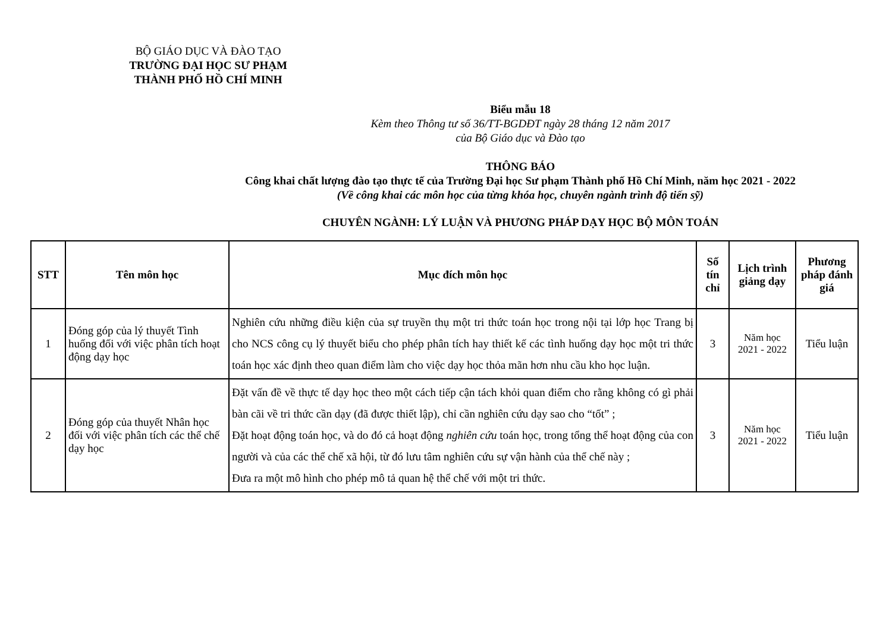BỘ GIÁO DỤC VÀ ĐÀO TẠO
TRƯỜNG ĐẠI HỌC SƯ PHẠM
THÀNH PHỐ HỒ CHÍ MINH
Biểu mẫu 18
Kèm theo Thông tư số 36/TT-BGDĐT ngày 28 tháng 12 năm 2017
của Bộ Giáo dục và Đào tạo
THÔNG BÁO
Công khai chất lượng đào tạo thực tế của Trường Đại học Sư phạm Thành phố Hồ Chí Minh, năm học 2021 - 2022
(Về công khai các môn học của từng khóa học, chuyên ngành trình độ tiến sỹ)
CHUYÊN NGÀNH: LÝ LUẬN VÀ PHƯƠNG PHÁP DẠY HỌC BỘ MÔN TOÁN
| STT | Tên môn học | Mục đích môn học | Số tín chỉ | Lịch trình giảng dạy | Phương pháp đánh giá |
| --- | --- | --- | --- | --- | --- |
| 1 | Đóng góp của lý thuyết Tình huống đối với việc phân tích hoạt động dạy học | Nghiên cứu những điều kiện của sự truyền thụ một tri thức toán học trong nội tại lớp học Trang bị cho NCS công cụ lý thuyết biểu cho phép phân tích hay thiết kế các tình huống dạy học một tri thức toán học xác định theo quan điểm làm cho việc dạy học thỏa mãn hơn nhu cầu kho học luận. | 3 | Năm học 2021 - 2022 | Tiểu luận |
| 2 | Đóng góp của thuyết Nhân học đối với việc phân tích các thể chế dạy học | Đặt vấn đề về thực tế dạy học theo một cách tiếp cận tách khỏi quan điểm cho rằng không có gì phải bàn cãi về tri thức cần dạy (đã được thiết lập), chỉ cần nghiên cứu dạy sao cho “tốt” ; Đặt hoạt động toán học, và do đó cả hoạt động nghiên cứu toán học, trong tổng thể hoạt động của con người và của các thể chế xã hội, từ đó lưu tâm nghiên cứu sự vận hành của thể chế này ; Đưa ra một mô hình cho phép mô tả quan hệ thể chế với một tri thức. | 3 | Năm học 2021 - 2022 | Tiểu luận |